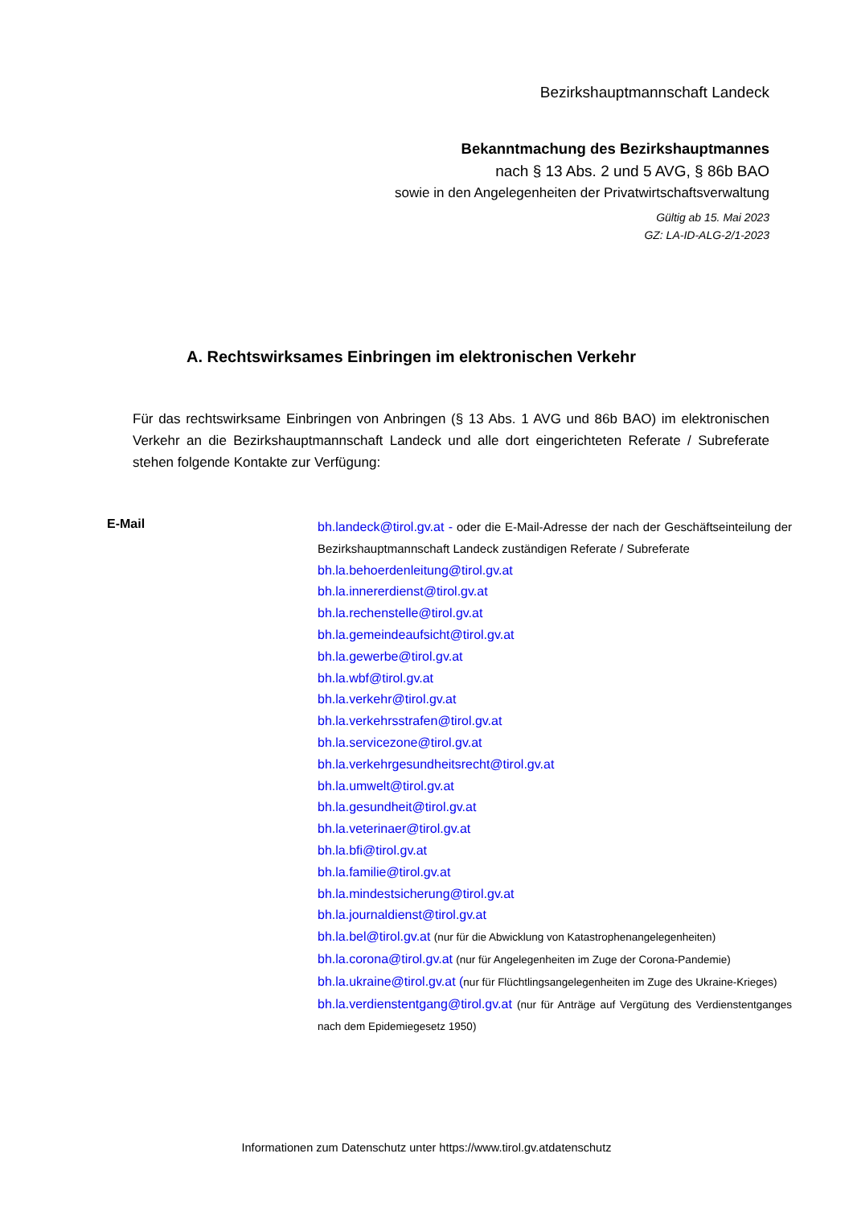Bezirkshauptmannschaft Landeck
Bekanntmachung des Bezirkshauptmannes
nach § 13 Abs. 2 und 5 AVG, § 86b BAO
sowie in den Angelegenheiten der Privatwirtschaftsverwaltung
Gültig ab 15. Mai 2023
GZ: LA-ID-ALG-2/1-2023
A. Rechtswirksames Einbringen im elektronischen Verkehr
Für das rechtswirksame Einbringen von Anbringen (§ 13 Abs. 1 AVG und 86b BAO) im elektronischen Verkehr an die Bezirkshauptmannschaft Landeck und alle dort eingerichteten Referate / Subreferate stehen folgende Kontakte zur Verfügung:
E-Mail
bh.landeck@tirol.gv.at - oder die E-Mail-Adresse der nach der Geschäftseinteilung der Bezirkshauptmannschaft Landeck zuständigen Referate / Subreferate
bh.la.behoerdenleitung@tirol.gv.at
bh.la.innererdienst@tirol.gv.at
bh.la.rechenstelle@tirol.gv.at
bh.la.gemeindeaufsicht@tirol.gv.at
bh.la.gewerbe@tirol.gv.at
bh.la.wbf@tirol.gv.at
bh.la.verkehr@tirol.gv.at
bh.la.verkehrsstrafen@tirol.gv.at
bh.la.servicezone@tirol.gv.at
bh.la.verkehrgesundheitsrecht@tirol.gv.at
bh.la.umwelt@tirol.gv.at
bh.la.gesundheit@tirol.gv.at
bh.la.veterinaer@tirol.gv.at
bh.la.bfi@tirol.gv.at
bh.la.familie@tirol.gv.at
bh.la.mindestsicherung@tirol.gv.at
bh.la.journaldienst@tirol.gv.at
bh.la.bel@tirol.gv.at (nur für die Abwicklung von Katastrophenangelegenheiten)
bh.la.corona@tirol.gv.at (nur für Angelegenheiten im Zuge der Corona-Pandemie)
bh.la.ukraine@tirol.gv.at (nur für Flüchtlingsangelegenheiten im Zuge des Ukraine-Krieges)
bh.la.verdienstentgang@tirol.gv.at (nur für Anträge auf Vergütung des Verdienstentganges nach dem Epidemiegesetz 1950)
Informationen zum Datenschutz unter https://www.tirol.gv.atdatenschutz